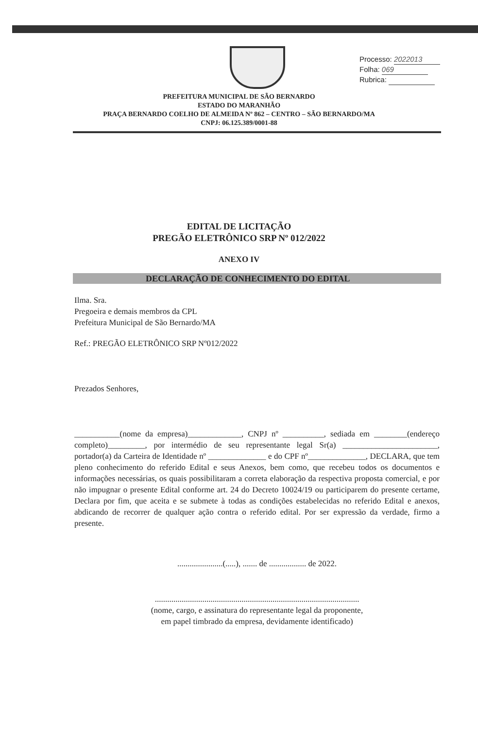Processo: 2022013
Folha: 069
Rubrica:
PREFEITURA MUNICIPAL DE SÃO BERNARDO
ESTADO DO MARANHÃO
PRAÇA BERNARDO COELHO DE ALMEIDA Nº 862 – CENTRO – SÃO BERNARDO/MA
CNPJ: 06.125.389/0001-88
EDITAL DE LICITAÇÃO
PREGÃO ELETRÔNICO SRP Nº 012/2022
ANEXO IV
DECLARAÇÃO DE CONHECIMENTO DO EDITAL
Ilma. Sra.
Pregoeira e demais membros da CPL
Prefeitura Municipal de São Bernardo/MA
Ref.: PREGÃO ELETRÔNICO SRP Nº012/2022
Prezados Senhores,
___________(nome da empresa)_____________, CNPJ nº __________, sediada em ________(endereço completo)_________, por intermédio de seu representante legal Sr(a) _______________________, portador(a) da Carteira de Identidade nº ______________ e do CPF nº______________, DECLARA, que tem pleno conhecimento do referido Edital e seus Anexos, bem como, que recebeu todos os documentos e informações necessárias, os quais possibilitaram a correta elaboração da respectiva proposta comercial, e por não impugnar o presente Edital conforme art. 24 do Decreto 10024/19 ou participarem do presente certame, Declara por fim, que aceita e se submete à todas as condições estabelecidas no referido Edital e anexos, abdicando de recorrer de qualquer ação contra o referido edital. Por ser expressão da verdade, firmo a presente.
......................(.....), ....... de .................. de 2022.
...................................................................................................
(nome, cargo, e assinatura do representante legal da proponente,
em papel timbrado da empresa, devidamente identificado)